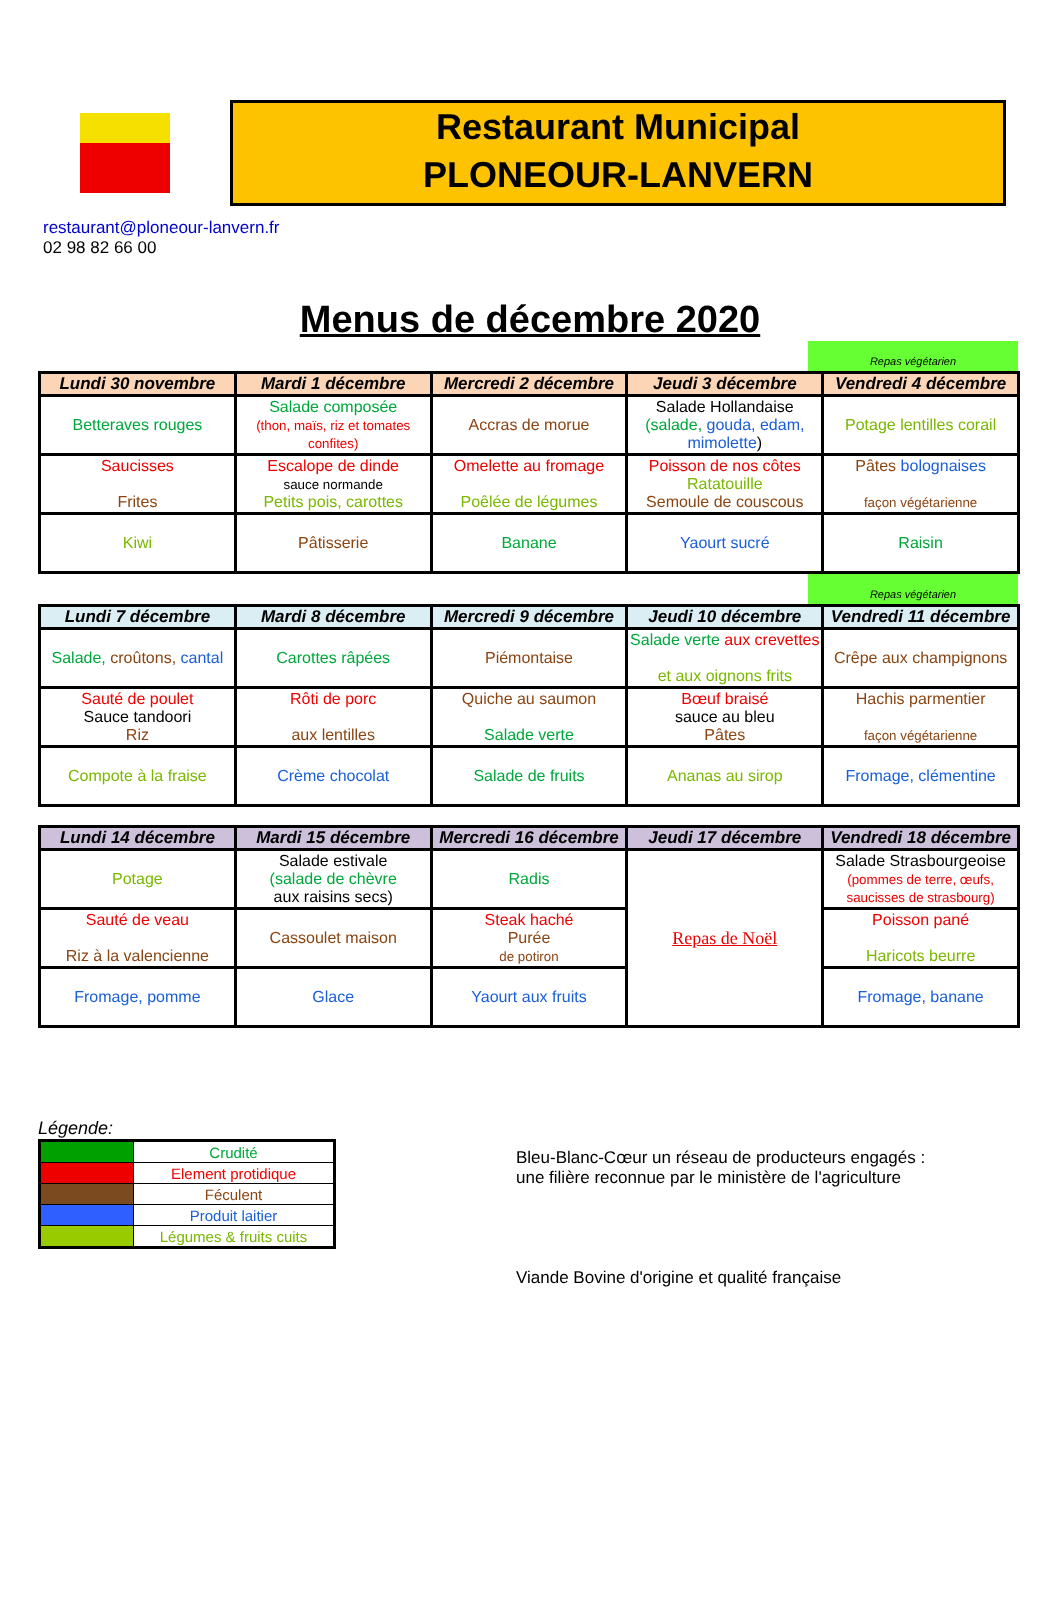Restaurant Municipal
PLONEOUR-LANVERN
restaurant@ploneour-lanvern.fr
02 98 82 66 00
Menus de décembre 2020
Repas végétarien
| Lundi 30 novembre | Mardi 1 décembre | Mercredi 2 décembre | Jeudi 3 décembre | Vendredi 4 décembre |
| --- | --- | --- | --- | --- |
| Betteraves rouges | Salade composée (thon, maïs, riz et tomates confites) | Accras de morue | Salade Hollandaise (salade, gouda, edam, mimolette ) | Potage lentilles corail |
| Saucisses Frites | Escalope de dinde sauce normande Petits pois, carottes | Omelette au fromage Poêlée de légumes | Poisson de nos côtes Ratatouille Semoule de couscous | Pâtes bolognaises façon végétarienne |
| Kiwi | Pâtisserie | Banane | Yaourt sucré | Raisin |
Repas végétarien
| Lundi 7 décembre | Mardi 8 décembre | Mercredi 9 décembre | Jeudi 10 décembre | Vendredi 11 décembre |
| --- | --- | --- | --- | --- |
| Salade, croûtons, cantal | Carottes râpées | Piémontaise | Salade verte aux crevettes et aux oignons frits | Crêpe aux champignons |
| Sauté de poulet Sauce tandoori Riz | Rôti de porc aux lentilles | Quiche au saumon Salade verte | Bœuf braisé sauce au bleu Pâtes | Hachis parmentier façon végétarienne |
| Compote à la fraise | Crème chocolat | Salade de fruits | Ananas au sirop | Fromage, clémentine |
| Lundi 14 décembre | Mardi 15 décembre | Mercredi 16 décembre | Jeudi 17 décembre | Vendredi 18 décembre |
| --- | --- | --- | --- | --- |
| Potage | Salade estivale (salade de chèvre aux raisins secs) | Radis | Repas de Noël | Salade Strasbourgeoise (pommes de terre, œufs, saucisses de strasbourg) |
| Sauté de veau Riz à la valencienne | Cassoulet maison | Steak haché Purée de potiron | | Poisson pané Haricots beurre |
| Fromage, pomme | Glace | Yaourt aux fruits | | Fromage, banane |
Légende:
| | Crudité |
| | Element protidique |
| | Féculent |
| | Produit laitier |
| | Légumes & fruits cuits |
Bleu-Blanc-Cœur un réseau de producteurs engagés :
une filière reconnue par le ministère de l'agriculture
Viande Bovine d'origine et qualité française